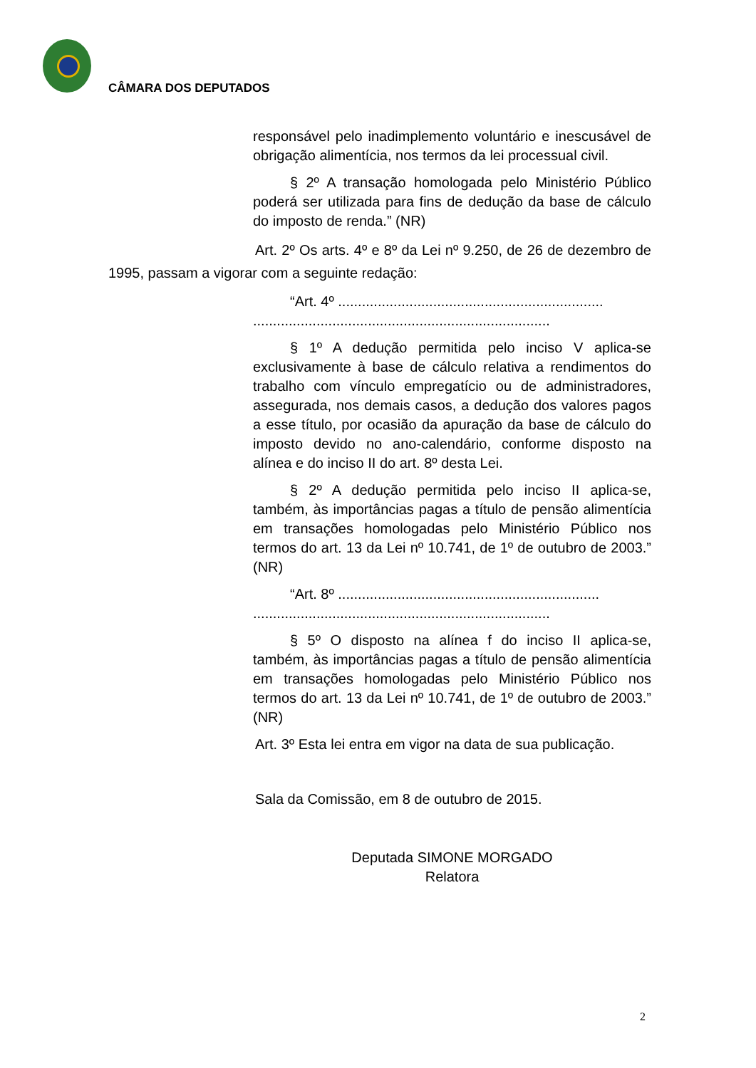CÂMARA DOS DEPUTADOS
responsável pelo inadimplemento voluntário e inescusável de obrigação alimentícia, nos termos da lei processual civil.
§ 2º A transação homologada pelo Ministério Público poderá ser utilizada para fins de dedução da base de cálculo do imposto de renda.” (NR)
Art. 2º Os arts. 4º e 8º da Lei nº 9.250, de 26 de dezembro de 1995, passam a vigorar com a seguinte redação:
“Art. 4º ...................................................................
...........................................................................
§ 1º A dedução permitida pelo inciso V aplica-se exclusivamente à base de cálculo relativa a rendimentos do trabalho com vínculo empregatício ou de administradores, assegurada, nos demais casos, a dedução dos valores pagos a esse título, por ocasião da apuração da base de cálculo do imposto devido no ano-calendário, conforme disposto na alínea e do inciso II do art. 8º desta Lei.
§ 2º A dedução permitida pelo inciso II aplica-se, também, às importâncias pagas a título de pensão alimentícia em transações homologadas pelo Ministério Público nos termos do art. 13 da Lei nº 10.741, de 1º de outubro de 2003.” (NR)
“Art. 8º ..................................................................
...........................................................................
§ 5º O disposto na alínea f do inciso II aplica-se, também, às importâncias pagas a título de pensão alimentícia em transações homologadas pelo Ministério Público nos termos do art. 13 da Lei nº 10.741, de 1º de outubro de 2003.” (NR)
Art. 3º Esta lei entra em vigor na data de sua publicação.
Sala da Comissão, em 8 de outubro de 2015.
Deputada SIMONE MORGADO
Relatora
2